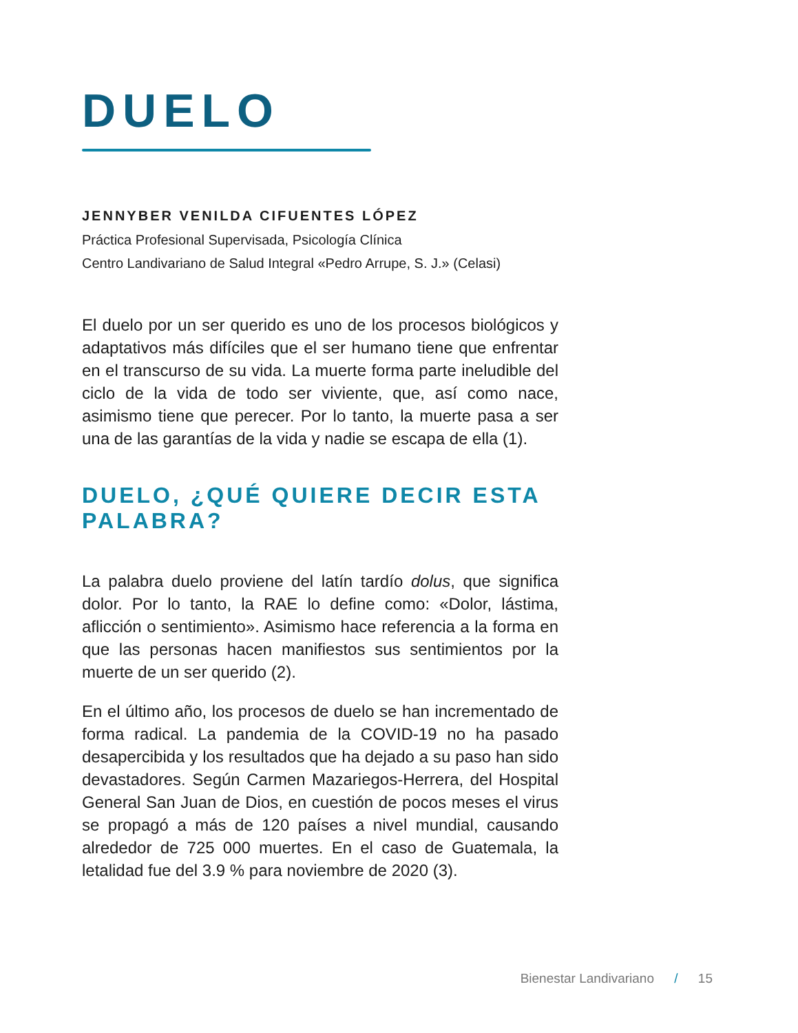DUELO
JENNYBER VENILDA CIFUENTES LÓPEZ
Práctica Profesional Supervisada, Psicología Clínica
Centro Landivariano de Salud Integral «Pedro Arrupe, S. J.» (Celasi)
El duelo por un ser querido es uno de los procesos biológicos y adaptativos más difíciles que el ser humano tiene que enfrentar en el transcurso de su vida. La muerte forma parte ineludible del ciclo de la vida de todo ser viviente, que, así como nace, asimismo tiene que perecer. Por lo tanto, la muerte pasa a ser una de las garantías de la vida y nadie se escapa de ella (1).
DUELO, ¿QUÉ QUIERE DECIR ESTA PALABRA?
La palabra duelo proviene del latín tardío dolus, que significa dolor. Por lo tanto, la RAE lo define como: «Dolor, lástima, aflicción o sentimiento». Asimismo hace referencia a la forma en que las personas hacen manifiestos sus sentimientos por la muerte de un ser querido (2).
En el último año, los procesos de duelo se han incrementado de forma radical. La pandemia de la COVID-19 no ha pasado desapercibida y los resultados que ha dejado a su paso han sido devastadores. Según Carmen Mazariegos-Herrera, del Hospital General San Juan de Dios, en cuestión de pocos meses el virus se propagó a más de 120 países a nivel mundial, causando alrededor de 725 000 muertes. En el caso de Guatemala, la letalidad fue del 3.9 % para noviembre de 2020 (3).
Bienestar Landivariano / 15